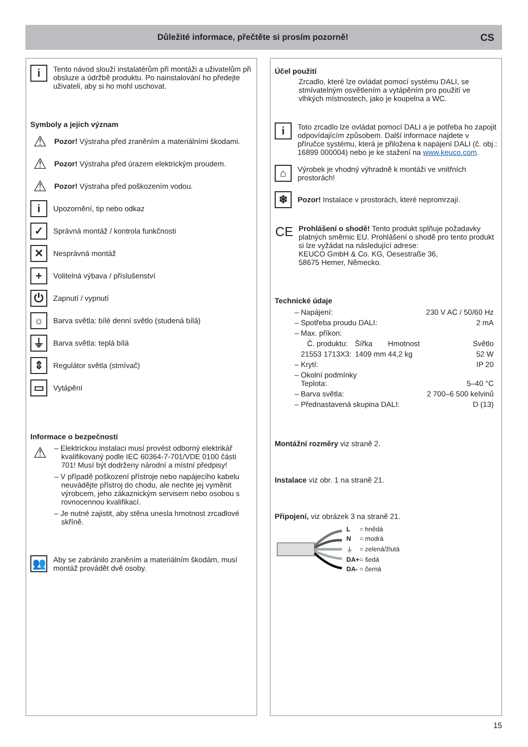Důležité informace, přečtěte si prosím pozorně!
CS
i
Tento návod slouží instalatérům při montáži a uživatelům při obsluze a údržbě produktu. Po nainstalování ho předejte uživateli, aby si ho mohl uschovat.
Symboly a jejich význam
⚠
Pozor! Výstraha před zraněním a materiálními škodami.
⚠
Pozor! Výstraha před úrazem elektrickým proudem.
⚠
Pozor! Výstraha před poškozením vodou.
i
Upozornění, tip nebo odkaz
✓
Správná montáž / kontrola funkčnosti
✕
Nesprávná montáž
+
Volitelná výbava / příslušenství
⏻
Zapnutí / vypnutí
☼
Barva světla: bílé denní světlo (studená bílá)
⏚
Barva světla: teplá bílá
⇕
Regulátor světla (stmívač)
▭
Vytápění
Informace o bezpečnosti
⚠
– Elektrickou instalaci musí provést odborný elektrikář kvalifikovaný podle IEC 60364-7-701/VDE 0100 části 701! Musí být dodrženy národní a místní předpisy!
– V případě poškození přístroje nebo napájecího kabelu neuvádějte přístroj do chodu, ale nechte jej vyměnit výrobcem, jeho zákaznickým servisem nebo osobou s rovnocennou kvalifikací.
– Je nutné zajistit, aby stěna unesla hmotnost zrcadlové skříně.
👥
Aby se zabránilo zraněním a materiálním škodám, musí montáž provádět dvě osoby.
Účel použití
Zrcadlo, které lze ovládat pomocí systému DALI, se stmívatelným osvětlením a vytápěním pro použití ve vlhkých místnostech, jako je koupelna a WC.
i
Toto zrcadlo lze ovládat pomocí DALI a je potřeba ho zapojit odpovídajícím způsobem. Další informace najdete v příručce systému, která je přiložena k napájení DALI (č. obj.: 16899 000004) nebo je ke stažení na www.keuco.com.
⌂
Výrobek je vhodný výhradně k montáži ve vnitřních prostorách!
❄
Pozor! Instalace v prostorách, které nepromrzají.
CE
Prohlášení o shodě! Tento produkt splňuje požadavky platných směrnic EU. Prohlášení o shodě pro tento produkt si lze vyžádat na následující adrese:
KEUCO GmbH & Co. KG, Oesestraße 36,
58675 Hemer, Německo.
Technické údaje
| – Napájení: | | | 230 V AC / 50/60 Hz |
| – Spotřeba proudu DALI: | | | 2 mA |
| – Max. příkon: | | | |
| Č. produktu: | Šířka | Hmotnost | Světlo |
| 21553 1713X3: | 1409 mm | 44,2 kg | 52 W |
| – Krytí: | | | IP 20 |
| – Okolní podmínky Teplota: | | | 5–40 °C |
| – Barva světla: | | | 2 700–6 500 kelvinů |
| – Přednastavená skupina DALI: | | | D (13) |
Montážní rozměry viz straně 2.
Instalace viz obr. 1 na straně 21.
Připojení, viz obrázek 3 na straně 21.
| L | = hnědá |
| N | = modrá |
| ⏚ | = zelená/žlutá |
| DA+ | = šedá |
| DA- | = černá |
15